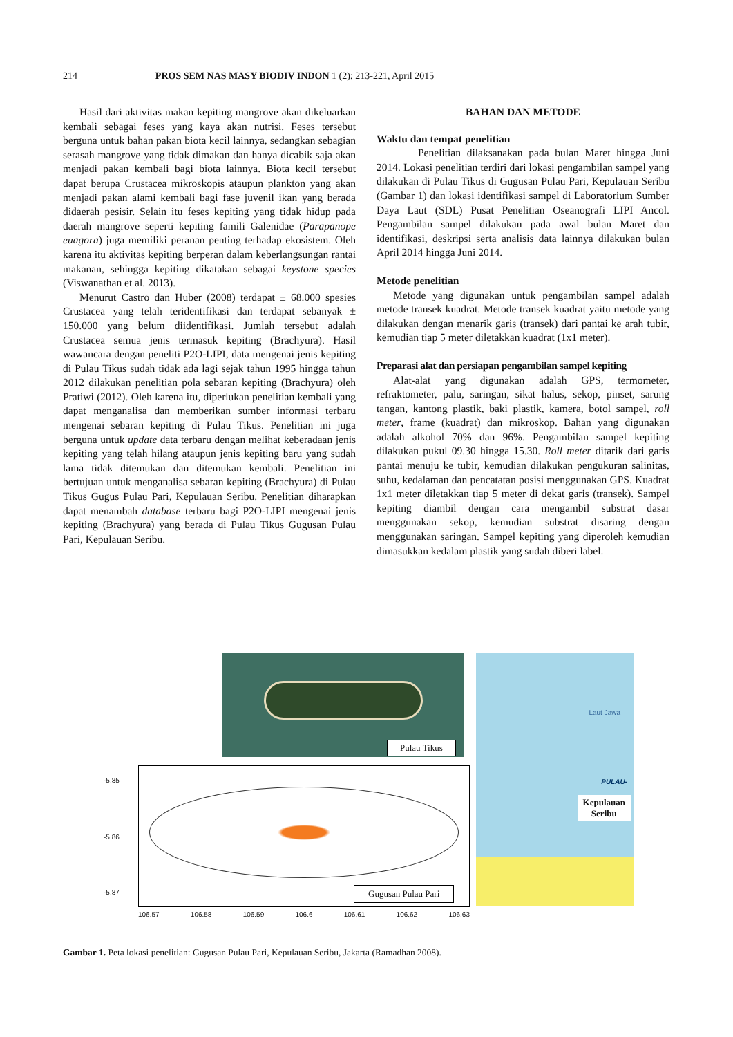214 PROS SEM NAS MASY BIODIV INDON 1 (2): 213-221, April 2015
Hasil dari aktivitas makan kepiting mangrove akan dikeluarkan kembali sebagai feses yang kaya akan nutrisi. Feses tersebut berguna untuk bahan pakan biota kecil lainnya, sedangkan sebagian serasah mangrove yang tidak dimakan dan hanya dicabik saja akan menjadi pakan kembali bagi biota lainnya. Biota kecil tersebut dapat berupa Crustacea mikroskopis ataupun plankton yang akan menjadi pakan alami kembali bagi fase juvenil ikan yang berada didaerah pesisir. Selain itu feses kepiting yang tidak hidup pada daerah mangrove seperti kepiting famili Galenidae (Parapanope euagora) juga memiliki peranan penting terhadap ekosistem. Oleh karena itu aktivitas kepiting berperan dalam keberlangsungan rantai makanan, sehingga kepiting dikatakan sebagai keystone species (Viswanathan et al. 2013).
Menurut Castro dan Huber (2008) terdapat ± 68.000 spesies Crustacea yang telah teridentifikasi dan terdapat sebanyak ± 150.000 yang belum diidentifikasi. Jumlah tersebut adalah Crustacea semua jenis termasuk kepiting (Brachyura). Hasil wawancara dengan peneliti P2O-LIPI, data mengenai jenis kepiting di Pulau Tikus sudah tidak ada lagi sejak tahun 1995 hingga tahun 2012 dilakukan penelitian pola sebaran kepiting (Brachyura) oleh Pratiwi (2012). Oleh karena itu, diperlukan penelitian kembali yang dapat menganalisa dan memberikan sumber informasi terbaru mengenai sebaran kepiting di Pulau Tikus. Penelitian ini juga berguna untuk update data terbaru dengan melihat keberadaan jenis kepiting yang telah hilang ataupun jenis kepiting baru yang sudah lama tidak ditemukan dan ditemukan kembali. Penelitian ini bertujuan untuk menganalisa sebaran kepiting (Brachyura) di Pulau Tikus Gugus Pulau Pari, Kepulauan Seribu. Penelitian diharapkan dapat menambah database terbaru bagi P2O-LIPI mengenai jenis kepiting (Brachyura) yang berada di Pulau Tikus Gugusan Pulau Pari, Kepulauan Seribu.
BAHAN DAN METODE
Waktu dan tempat penelitian
Penelitian dilaksanakan pada bulan Maret hingga Juni 2014. Lokasi penelitian terdiri dari lokasi pengambilan sampel yang dilakukan di Pulau Tikus di Gugusan Pulau Pari, Kepulauan Seribu (Gambar 1) dan lokasi identifikasi sampel di Laboratorium Sumber Daya Laut (SDL) Pusat Penelitian Oseanografi LIPI Ancol. Pengambilan sampel dilakukan pada awal bulan Maret dan identifikasi, deskripsi serta analisis data lainnya dilakukan bulan April 2014 hingga Juni 2014.
Metode penelitian
Metode yang digunakan untuk pengambilan sampel adalah metode transek kuadrat. Metode transek kuadrat yaitu metode yang dilakukan dengan menarik garis (transek) dari pantai ke arah tubir, kemudian tiap 5 meter diletakkan kuadrat (1x1 meter).
Preparasi alat dan persiapan pengambilan sampel kepiting
Alat-alat yang digunakan adalah GPS, termometer, refraktometer, palu, saringan, sikat halus, sekop, pinset, sarung tangan, kantong plastik, baki plastik, kamera, botol sampel, roll meter, frame (kuadrat) dan mikroskop. Bahan yang digunakan adalah alkohol 70% dan 96%. Pengambilan sampel kepiting dilakukan pukul 09.30 hingga 15.30. Roll meter ditarik dari garis pantai menuju ke tubir, kemudian dilakukan pengukuran salinitas, suhu, kedalaman dan pencatatan posisi menggunakan GPS. Kuadrat 1x1 meter diletakkan tiap 5 meter di dekat garis (transek). Sampel kepiting diambil dengan cara mengambil substrat dasar menggunakan sekop, kemudian substrat disaring dengan menggunakan saringan. Sampel kepiting yang diperoleh kemudian dimasukkan kedalam plastik yang sudah diberi label.
Pulau Tikus
-5.85
-5.86
-5.87 Gugusan Pulau Pari
106.57 106.58 106.59 106.6 106.61 106.62 106.63
Laut Jawa
PULAU-
Kepulauan
Seribu
Gambar 1. Peta lokasi penelitian: Gugusan Pulau Pari, Kepulauan Seribu, Jakarta (Ramadhan 2008).